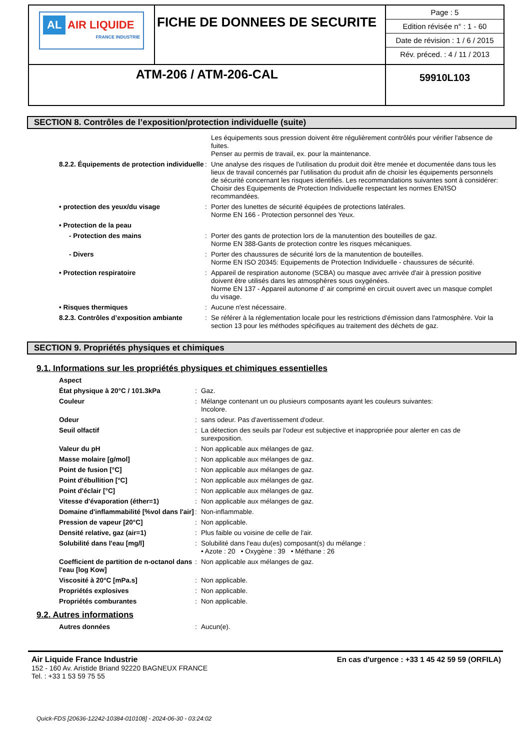| AL AIR LIQUIDE FRANCE INDUSTRIE | FICHE DE DONNEES DE SECURITE | Page : 5 Edition révisée n° : 1 - 60 Date de révision : 1 / 6 / 2015 Rév. préced. : 4 / 11 / 2013 |
| ATM-206 / ATM-206-CAL | | 59910L103 |
SECTION 8. Contrôles de l’exposition/protection individuelle (suite)
| | | Les équipements sous pression doivent être régulièrement contrôlés pour vérifier l'absence de fuites. Penser au permis de travail, ex. pour la maintenance. |
| 8.2.2. Équipements de protection individuelle | : | Une analyse des risques de l'utilisation du produit doit être menée et documentée dans tous les lieux de travail concernés par l'utilisation du produit afin de choisir les équipements personnels de sécurité concernant les risques identifiés. Les recommandations suivantes sont à considérer: Choisir des Equipements de Protection Individuelle respectant les normes EN/ISO recommandées. |
| • protection des yeux/du visage | : | Porter des lunettes de sécurité équipées de protections latérales. Norme EN 166 - Protection personnel des Yeux. |
| • Protection de la peau | | |
| - Protection des mains | : | Porter des gants de protection lors de la manutention des bouteilles de gaz. Norme EN 388-Gants de protection contre les risques mécaniques. |
| - Divers | : | Porter des chaussures de sécurité lors de la manutention de bouteilles. Norme EN ISO 20345: Equipements de Protection Individuelle - chaussures de sécurité. |
| • Protection respiratoire | : | Appareil de respiration autonome (SCBA) ou masque avec arrivée d'air à pression positive doivent être utilisés dans les atmosphères sous oxygénées. Norme EN 137 - Appareil autonome d' air comprimé en circuit ouvert avec un masque complet du visage. |
| • Risques thermiques | : | Aucune n'est nécessaire. |
| 8.2.3. Contrôles d’exposition ambiante | : | Se référer à la réglementation locale pour les restrictions d'émission dans l'atmosphère. Voir la section 13 pour les méthodes spécifiques au traitement des déchets de gaz. |
SECTION 9. Propriétés physiques et chimiques
9.1. Informations sur les propriétés physiques et chimiques essentielles
| Aspect | | |
| État physique à 20°C / 101.3kPa | : | Gaz. |
| Couleur | : | Mélange contenant un ou plusieurs composants ayant les couleurs suivantes: Incolore. |
| Odeur | : | sans odeur. Pas d'avertissement d'odeur. |
| Seuil olfactif | : | La détection des seuils par l'odeur est subjective et inappropriée pour alerter en cas de surexposition. |
| Valeur du pH | : | Non applicable aux mélanges de gaz. |
| Masse molaire [g/mol] | : | Non applicable aux mélanges de gaz. |
| Point de fusion [°C] | : | Non applicable aux mélanges de gaz. |
| Point d'ébullition [°C] | : | Non applicable aux mélanges de gaz. |
| Point d'éclair [°C] | : | Non applicable aux mélanges de gaz. |
| Vitesse d'évaporation (éther=1) | : | Non applicable aux mélanges de gaz. |
| Domaine d'inflammabilité [%vol dans l'air] | : | Non-inflammable. |
| Pression de vapeur [20°C] | : | Non applicable. |
| Densité relative, gaz (air=1) | : | Plus faible ou voisine de celle de l'air. |
| Solubilité dans l'eau [mg/l] | : | Solubilité dans l'eau du(es) composant(s) du mélange : • Azote : 20 • Oxygène : 39 • Méthane : 26 |
| Coefficient de partition de n-octanol dans l'eau [log Kow] | : | Non applicable aux mélanges de gaz. |
| Viscosité à 20°C [mPa.s] | : | Non applicable. |
| Propriétés explosives | : | Non applicable. |
| Propriétés comburantes | : | Non applicable. |
9.2. Autres informations
| Autres données | : | Aucun(e). |
Air Liquide France Industrie
152 - 160 Av. Aristide Briand 92220 BAGNEUX FRANCE
Tel. : +33 1 53 59 75 55
En cas d'urgence : +33 1 45 42 59 59 (ORFILA)
Quick-FDS [20636-12242-10384-010108] - 2024-06-30 - 03:24:02